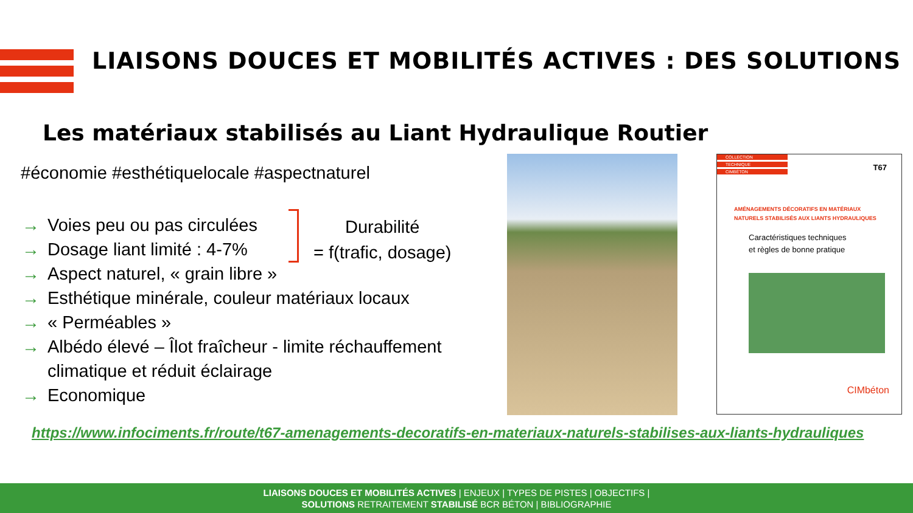LIAISONS DOUCES ET MOBILITÉS ACTIVES : DES SOLUTIONS
Les matériaux stabilisés au Liant Hydraulique Routier
#économie #esthétiquelocale #aspectnaturel
→ Voies peu ou pas circulées
→ Dosage liant limité : 4-7%
→ Aspect naturel, « grain libre »
→ Esthétique minérale, couleur matériaux locaux
→ « Perméables »
→ Albédo élevé – Îlot fraîcheur - limite réchauffement climatique et réduit éclairage
→ Economique
Durabilité
= f(trafic, dosage)
COLLECTION
TECHNIQUE
CIMBÉTON
T67
AMÉNAGEMENTS DÉCORATIFS EN MATÉRIAUX
NATURELS STABILISÉS AUX LIANTS HYDRAULIQUES
Caractéristiques techniques
et règles de bonne pratique
CIMbéton
https://www.infociments.fr/route/t67-amenagements-decoratifs-en-materiaux-naturels-stabilises-aux-liants-hydrauliques
LIAISONS DOUCES ET MOBILITÉS ACTIVES | ENJEUX | TYPES DE PISTES | OBJECTIFS |
SOLUTIONS RETRAITEMENT STABILISÉ BCR BÉTON | BIBLIOGRAPHIE